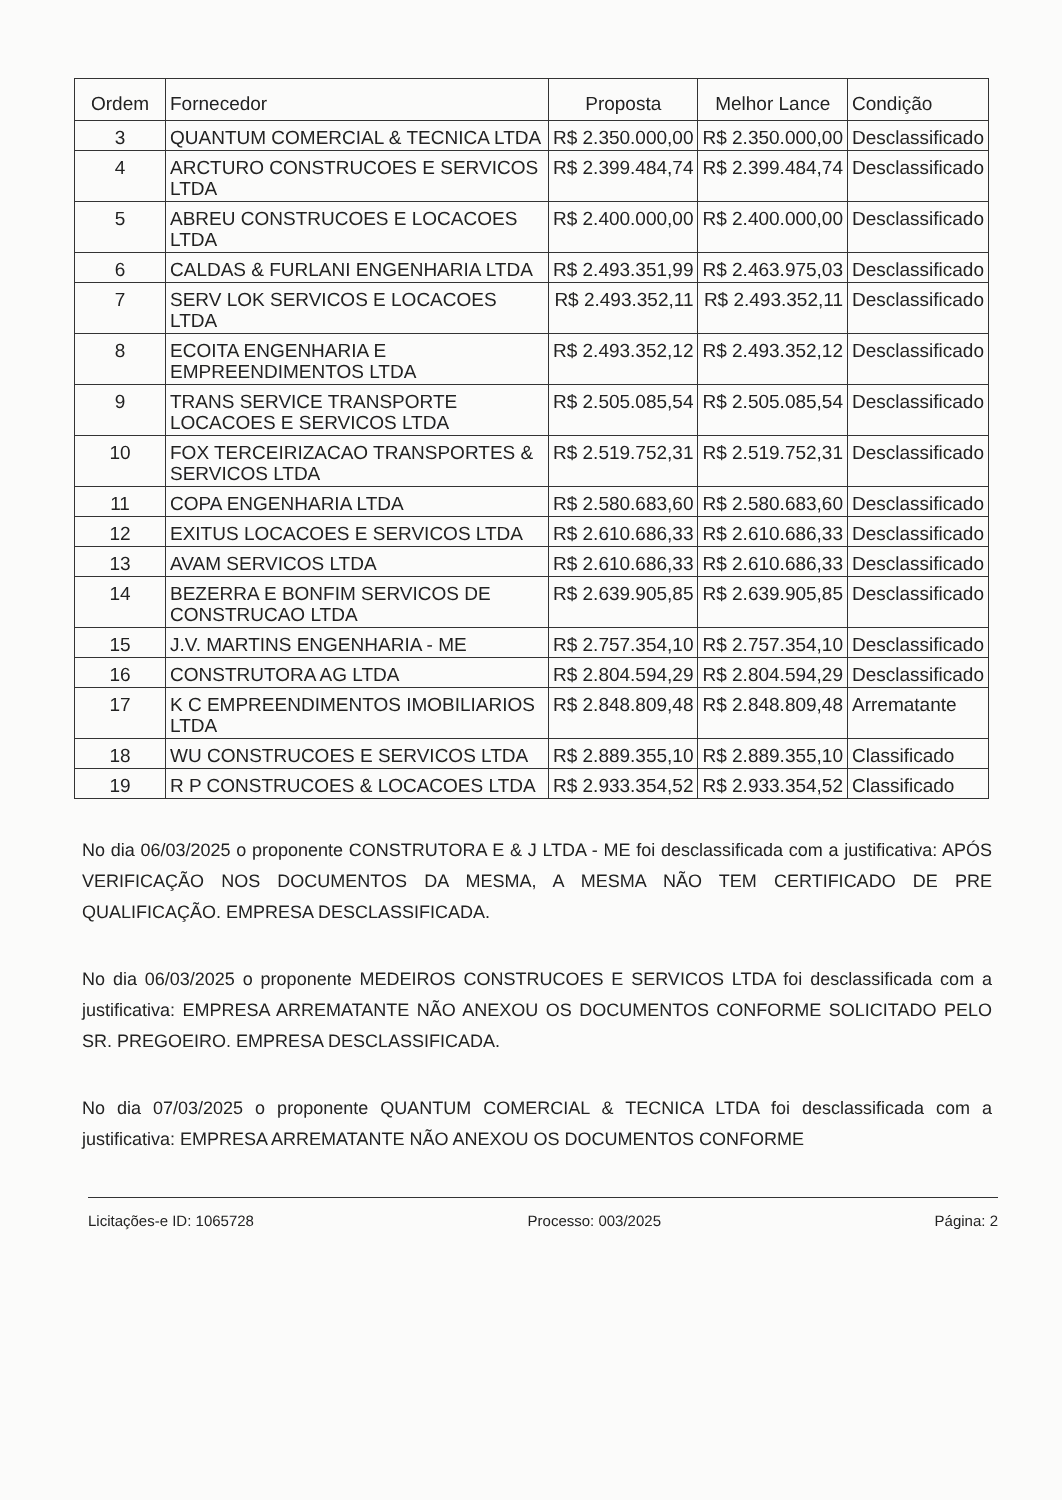| Ordem | Fornecedor | Proposta | Melhor Lance | Condição |
| --- | --- | --- | --- | --- |
| 3 | QUANTUM COMERCIAL & TECNICA LTDA | R$ 2.350.000,00 | R$ 2.350.000,00 | Desclassificado |
| 4 | ARCTURO CONSTRUCOES E SERVICOS LTDA | R$ 2.399.484,74 | R$ 2.399.484,74 | Desclassificado |
| 5 | ABREU CONSTRUCOES E LOCACOES LTDA | R$ 2.400.000,00 | R$ 2.400.000,00 | Desclassificado |
| 6 | CALDAS & FURLANI ENGENHARIA LTDA | R$ 2.493.351,99 | R$ 2.463.975,03 | Desclassificado |
| 7 | SERV LOK SERVICOS E LOCACOES LTDA | R$ 2.493.352,11 | R$ 2.493.352,11 | Desclassificado |
| 8 | ECOITA ENGENHARIA E EMPREENDIMENTOS LTDA | R$ 2.493.352,12 | R$ 2.493.352,12 | Desclassificado |
| 9 | TRANS SERVICE TRANSPORTE LOCACOES E SERVICOS LTDA | R$ 2.505.085,54 | R$ 2.505.085,54 | Desclassificado |
| 10 | FOX TERCEIRIZACAO TRANSPORTES & SERVICOS LTDA | R$ 2.519.752,31 | R$ 2.519.752,31 | Desclassificado |
| 11 | COPA ENGENHARIA LTDA | R$ 2.580.683,60 | R$ 2.580.683,60 | Desclassificado |
| 12 | EXITUS LOCACOES E SERVICOS LTDA | R$ 2.610.686,33 | R$ 2.610.686,33 | Desclassificado |
| 13 | AVAM SERVICOS LTDA | R$ 2.610.686,33 | R$ 2.610.686,33 | Desclassificado |
| 14 | BEZERRA E BONFIM SERVICOS DE CONSTRUCAO LTDA | R$ 2.639.905,85 | R$ 2.639.905,85 | Desclassificado |
| 15 | J.V. MARTINS ENGENHARIA - ME | R$ 2.757.354,10 | R$ 2.757.354,10 | Desclassificado |
| 16 | CONSTRUTORA AG LTDA | R$ 2.804.594,29 | R$ 2.804.594,29 | Desclassificado |
| 17 | K C EMPREENDIMENTOS IMOBILIARIOS LTDA | R$ 2.848.809,48 | R$ 2.848.809,48 | Arrematante |
| 18 | WU CONSTRUCOES E SERVICOS LTDA | R$ 2.889.355,10 | R$ 2.889.355,10 | Classificado |
| 19 | R P CONSTRUCOES & LOCACOES LTDA | R$ 2.933.354,52 | R$ 2.933.354,52 | Classificado |
No dia 06/03/2025 o proponente CONSTRUTORA E & J LTDA - ME foi desclassificada com a justificativa: APÓS VERIFICAÇÃO NOS DOCUMENTOS DA MESMA, A MESMA NÃO TEM CERTIFICADO DE PRE QUALIFICAÇÃO. EMPRESA DESCLASSIFICADA.
No dia 06/03/2025 o proponente MEDEIROS CONSTRUCOES E SERVICOS LTDA foi desclassificada com a justificativa: EMPRESA ARREMATANTE NÃO ANEXOU OS DOCUMENTOS CONFORME SOLICITADO PELO SR. PREGOEIRO. EMPRESA DESCLASSIFICADA.
No dia 07/03/2025 o proponente QUANTUM COMERCIAL & TECNICA LTDA foi desclassificada com a justificativa: EMPRESA ARREMATANTE NÃO ANEXOU OS DOCUMENTOS CONFORME
Licitações-e ID: 1065728 Processo: 003/2025 Página: 2